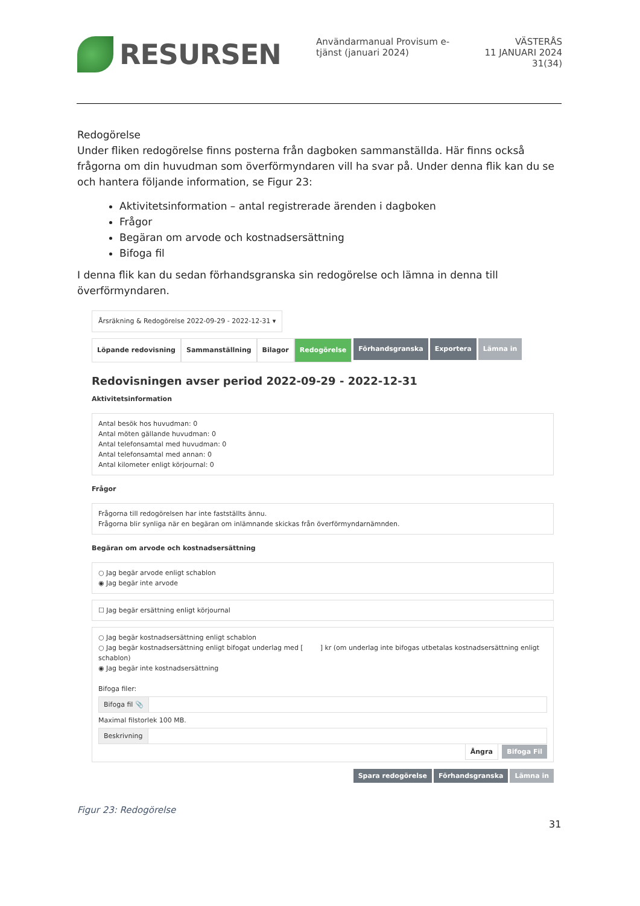RESURSEN
Användarmanual Provisum e-
tjänst (januari 2024)
VÄSTERÅS
11 JANUARI 2024
31(34)
Redogörelse
Under fliken redogörelse finns posterna från dagboken sammanställda. Här finns också frågorna om din huvudman som överförmyndaren vill ha svar på. Under denna flik kan du se och hantera följande information, se Figur 23:
Aktivitetsinformation – antal registrerade ärenden i dagboken
Frågor
Begäran om arvode och kostnadsersättning
Bifoga fil
I denna flik kan du sedan förhandsgranska sin redogörelse och lämna in denna till överförmyndaren.
Årsräkning & Redogörelse 2022-09-29 - 2022-12-31 ▾
Löpande redovisning Sammanställning Bilagor Redogörelse Förhandsgranska Exportera Lämna in
Redovisningen avser period 2022-09-29 - 2022-12-31
Aktivitetsinformation
Antal besök hos huvudman: 0
Antal möten gällande huvudman: 0
Antal telefonsamtal med huvudman: 0
Antal telefonsamtal med annan: 0
Antal kilometer enligt körjournal: 0
Frågor
Frågorna till redogörelsen har inte fastställts ännu.
Frågorna blir synliga när en begäran om inlämnande skickas från överförmyndarnämnden.
Begäran om arvode och kostnadsersättning
○ Jag begär arvode enligt schablon
◉ Jag begär inte arvode
☐ Jag begär ersättning enligt körjournal
○ Jag begär kostnadsersättning enligt schablon
○ Jag begär kostnadsersättning enligt bifogat underlag med [ ] kr (om underlag inte bifogas utbetalas kostnadsersättning enligt schablon)
◉ Jag begär inte kostnadsersättning
Bifoga filer:
Bifoga fil 📎
Maximal filstorlek 100 MB.
Beskrivning
Ångra Bifoga Fil
Spara redogörelse Förhandsgranska Lämna in
Figur 23: Redogörelse
31